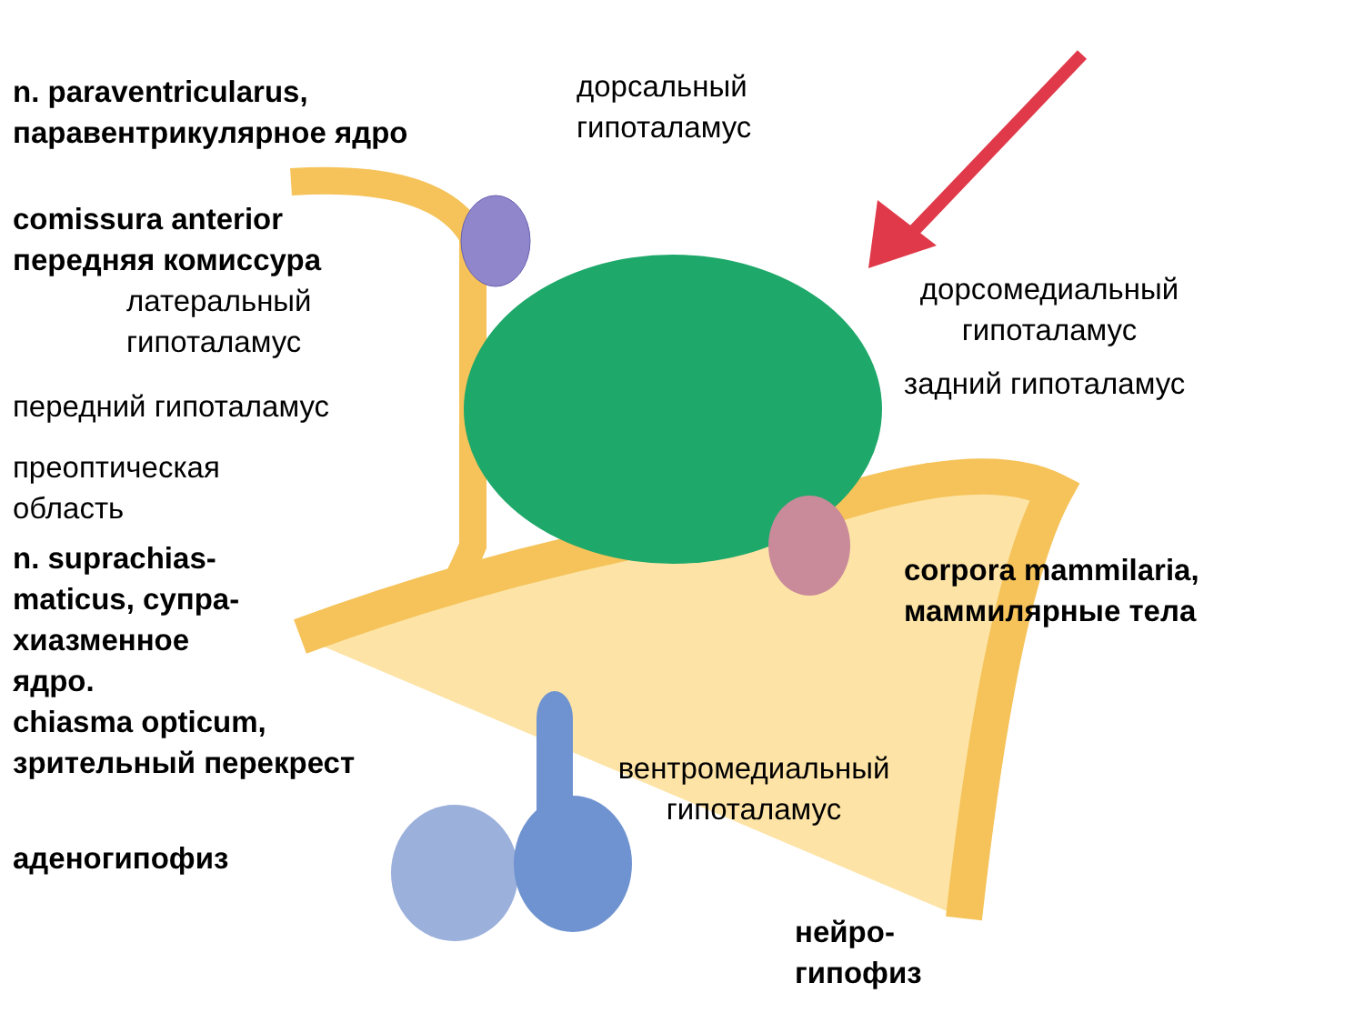n. paraventricularus,
паравентрикулярное ядро
comissura anterior
передняя комиссура
латеральный
гипоталамус
передний гипоталамус
преоптическая
область
n. suprachias-
maticus, супра-
хиазменное
ядро.
chiasma opticum,
зрительный перекрест
аденогипофиз
дорсальный
гипоталамус
вентромедиальный
гипоталамус
нейро-
гипофиз
дорсомедиальный
гипоталамус
задний гипоталамус
corpora mammilaria,
маммилярные тела